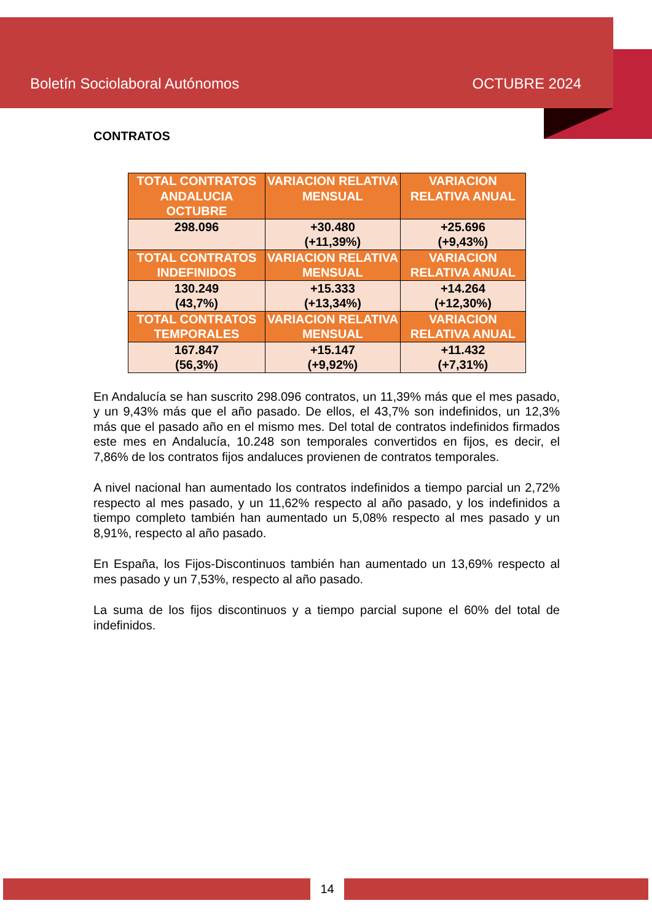Boletín Sociolaboral Autónomos OCTUBRE 2024
CONTRATOS
| TOTAL CONTRATOS ANDALUCIA OCTUBRE | VARIACION RELATIVA MENSUAL | VARIACION RELATIVA ANUAL |
| --- | --- | --- |
| 298.096 | +30.480 (+11,39%) | +25.696 (+9,43%) |
| TOTAL CONTRATOS INDEFINIDOS | VARIACION RELATIVA MENSUAL | VARIACION RELATIVA ANUAL |
| 130.249 (43,7%) | +15.333 (+13,34%) | +14.264 (+12,30%) |
| TOTAL CONTRATOS TEMPORALES | VARIACION RELATIVA MENSUAL | VARIACION RELATIVA ANUAL |
| 167.847 (56,3%) | +15.147 (+9,92%) | +11.432 (+7,31%) |
En Andalucía se han suscrito 298.096 contratos, un 11,39% más que el mes pasado, y un 9,43% más que el año pasado. De ellos, el 43,7% son indefinidos, un 12,3% más que el pasado año en el mismo mes. Del total de contratos indefinidos firmados este mes en Andalucía, 10.248 son temporales convertidos en fijos, es decir, el 7,86% de los contratos fijos andaluces provienen de contratos temporales.
A nivel nacional han aumentado los contratos indefinidos a tiempo parcial un 2,72% respecto al mes pasado, y un 11,62% respecto al año pasado, y los indefinidos a tiempo completo también han aumentado un 5,08% respecto al mes pasado y un 8,91%, respecto al año pasado.
En España, los Fijos-Discontinuos también han aumentado un 13,69% respecto al mes pasado y un 7,53%, respecto al año pasado.
La suma de los fijos discontinuos y a tiempo parcial supone el 60% del total de indefinidos.
14